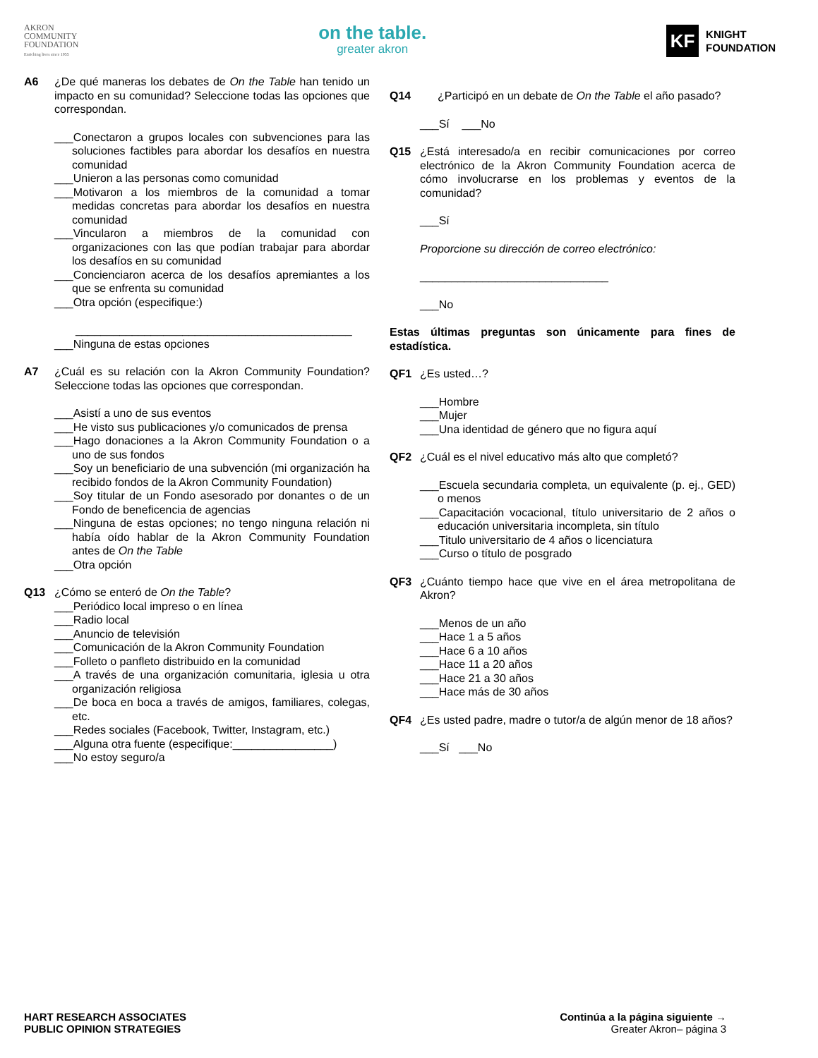AKRON
COMMUNITY
FOUNDATION
Enriching lives since 1955
on the table.
greater akron
KF
KNIGHT
FOUNDATION
A6 ¿De qué maneras los debates de On the Table han tenido un impacto en su comunidad? Seleccione todas las opciones que correspondan.
___Conectaron a grupos locales con subvenciones para las soluciones factibles para abordar los desafíos en nuestra comunidad
___Unieron a las personas como comunidad
___Motivaron a los miembros de la comunidad a tomar medidas concretas para abordar los desafíos en nuestra comunidad
___Vincularon a miembros de la comunidad con organizaciones con las que podían trabajar para abordar los desafíos en su comunidad
___Concienciaron acerca de los desafíos apremiantes a los que se enfrenta su comunidad
___Otra opción (especifique:)
____________________________________________
___Ninguna de estas opciones
A7 ¿Cuál es su relación con la Akron Community Foundation? Seleccione todas las opciones que correspondan.
___Asistí a uno de sus eventos
___He visto sus publicaciones y/o comunicados de prensa
___Hago donaciones a la Akron Community Foundation o a uno de sus fondos
___Soy un beneficiario de una subvención (mi organización ha recibido fondos de la Akron Community Foundation)
___Soy titular de un Fondo asesorado por donantes o de un Fondo de beneficencia de agencias
___Ninguna de estas opciones; no tengo ninguna relación ni había oído hablar de la Akron Community Foundation antes de On the Table
___Otra opción
Q13 ¿Cómo se enteró de On the Table?
___Periódico local impreso o en línea
___Radio local
___Anuncio de televisión
___Comunicación de la Akron Community Foundation
___Folleto o panfleto distribuido en la comunidad
___A través de una organización comunitaria, iglesia u otra organización religiosa
___De boca en boca a través de amigos, familiares, colegas, etc.
___Redes sociales (Facebook, Twitter, Instagram, etc.)
___Alguna otra fuente (especifique:________________)
___No estoy seguro/a
Q14 ¿Participó en un debate de On the Table el año pasado?
___Sí ___No
Q15 ¿Está interesado/a en recibir comunicaciones por correo electrónico de la Akron Community Foundation acerca de cómo involucrarse en los problemas y eventos de la comunidad?
___Sí
Proporcione su dirección de correo electrónico:
______________________________
___No
Estas últimas preguntas son únicamente para fines de estadística.
QF1 ¿Es usted…?
___Hombre
___Mujer
___Una identidad de género que no figura aquí
QF2 ¿Cuál es el nivel educativo más alto que completó?
___Escuela secundaria completa, un equivalente (p. ej., GED) o menos
___Capacitación vocacional, título universitario de 2 años o educación universitaria incompleta, sin título
___Titulo universitario de 4 años o licenciatura
___Curso o título de posgrado
QF3 ¿Cuánto tiempo hace que vive en el área metropolitana de Akron?
___Menos de un año
___Hace 1 a 5 años
___Hace 6 a 10 años
___Hace 11 a 20 años
___Hace 21 a 30 años
___Hace más de 30 años
QF4 ¿Es usted padre, madre o tutor/a de algún menor de 18 años?
___Sí ___No
HART RESEARCH ASSOCIATES
PUBLIC OPINION STRATEGIES
Continúa a la página siguiente →
Greater Akron– página 3